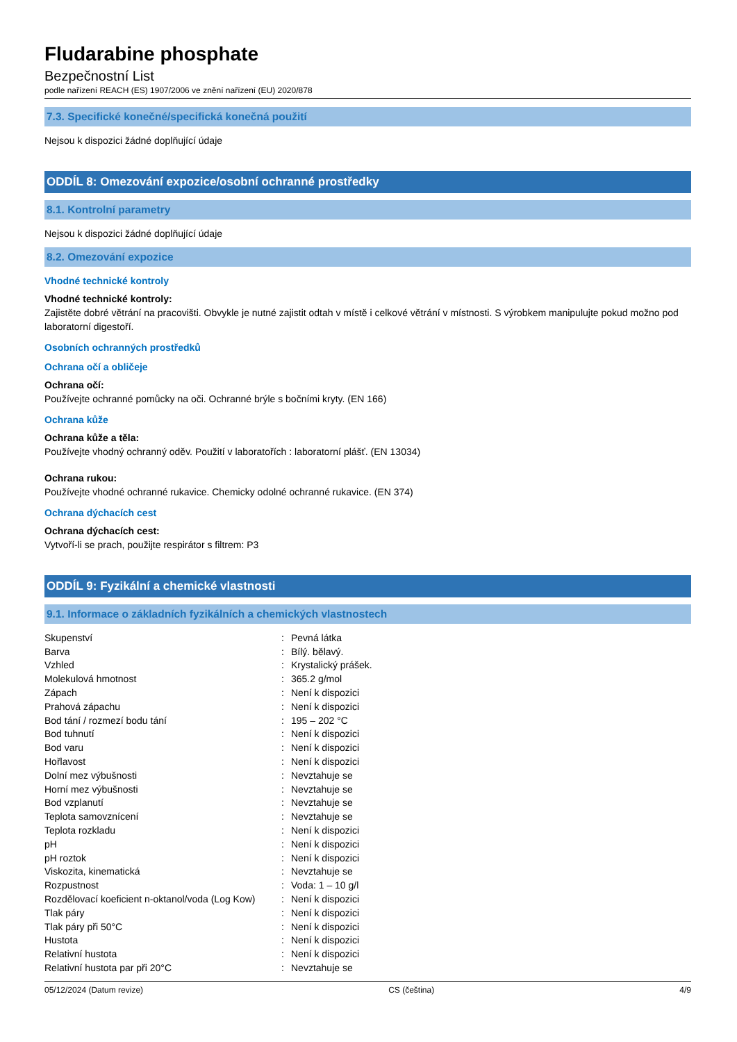Fludarabine phosphate
Bezpečnostní List
podle nařízení REACH (ES) 1907/2006 ve znění nařízení (EU) 2020/878
7.3. Specifické konečné/specifická konečná použití
Nejsou k dispozici žádné doplňující údaje
ODDÍL 8: Omezování expozice/osobní ochranné prostředky
8.1. Kontrolní parametry
Nejsou k dispozici žádné doplňující údaje
8.2. Omezování expozice
Vhodné technické kontroly
Vhodné technické kontroly:
Zajistěte dobré větrání na pracovišti. Obvykle je nutné zajistit odtah v místě i celkové větrání v místnosti. S výrobkem manipulujte pokud možno pod laboratorní digestoří.
Osobních ochranných prostředků
Ochrana očí a obličeje
Ochrana očí:
Používejte ochranné pomůcky na oči. Ochranné brýle s bočními kryty. (EN 166)
Ochrana kůže
Ochrana kůže a těla:
Používejte vhodný ochranný oděv. Použití v laboratořích : laboratorní plášť. (EN 13034)
Ochrana rukou:
Používejte vhodné ochranné rukavice. Chemicky odolné ochranné rukavice. (EN 374)
Ochrana dýchacích cest
Ochrana dýchacích cest:
Vytvoří-li se prach, použijte respirátor s filtrem: P3
ODDÍL 9: Fyzikální a chemické vlastnosti
9.1. Informace o základních fyzikálních a chemických vlastnostech
| Skupenství | : | Pevná látka |
| Barva | : | Bílý. bělavý. |
| Vzhled | : | Krystalický prášek. |
| Molekulová hmotnost | : | 365.2 g/mol |
| Zápach | : | Není k dispozici |
| Prahová zápachu | : | Není k dispozici |
| Bod tání / rozmezí bodu tání | : | 195 – 202 °C |
| Bod tuhnutí | : | Není k dispozici |
| Bod varu | : | Není k dispozici |
| Hořlavost | : | Není k dispozici |
| Dolní mez výbušnosti | : | Nevztahuje se |
| Horní mez výbušnosti | : | Nevztahuje se |
| Bod vzplanutí | : | Nevztahuje se |
| Teplota samovznícení | : | Nevztahuje se |
| Teplota rozkladu | : | Není k dispozici |
| pH | : | Není k dispozici |
| pH roztok | : | Není k dispozici |
| Viskozita, kinematická | : | Nevztahuje se |
| Rozpustnost | : | Voda: 1 – 10 g/l |
| Rozdělovací koeficient n-oktanol/voda (Log Kow) | : | Není k dispozici |
| Tlak páry | : | Není k dispozici |
| Tlak páry při 50°C | : | Není k dispozici |
| Hustota | : | Není k dispozici |
| Relativní hustota | : | Není k dispozici |
| Relativní hustota par při 20°C | : | Nevztahuje se |
05/12/2024 (Datum revize) CS (čeština) 4/9